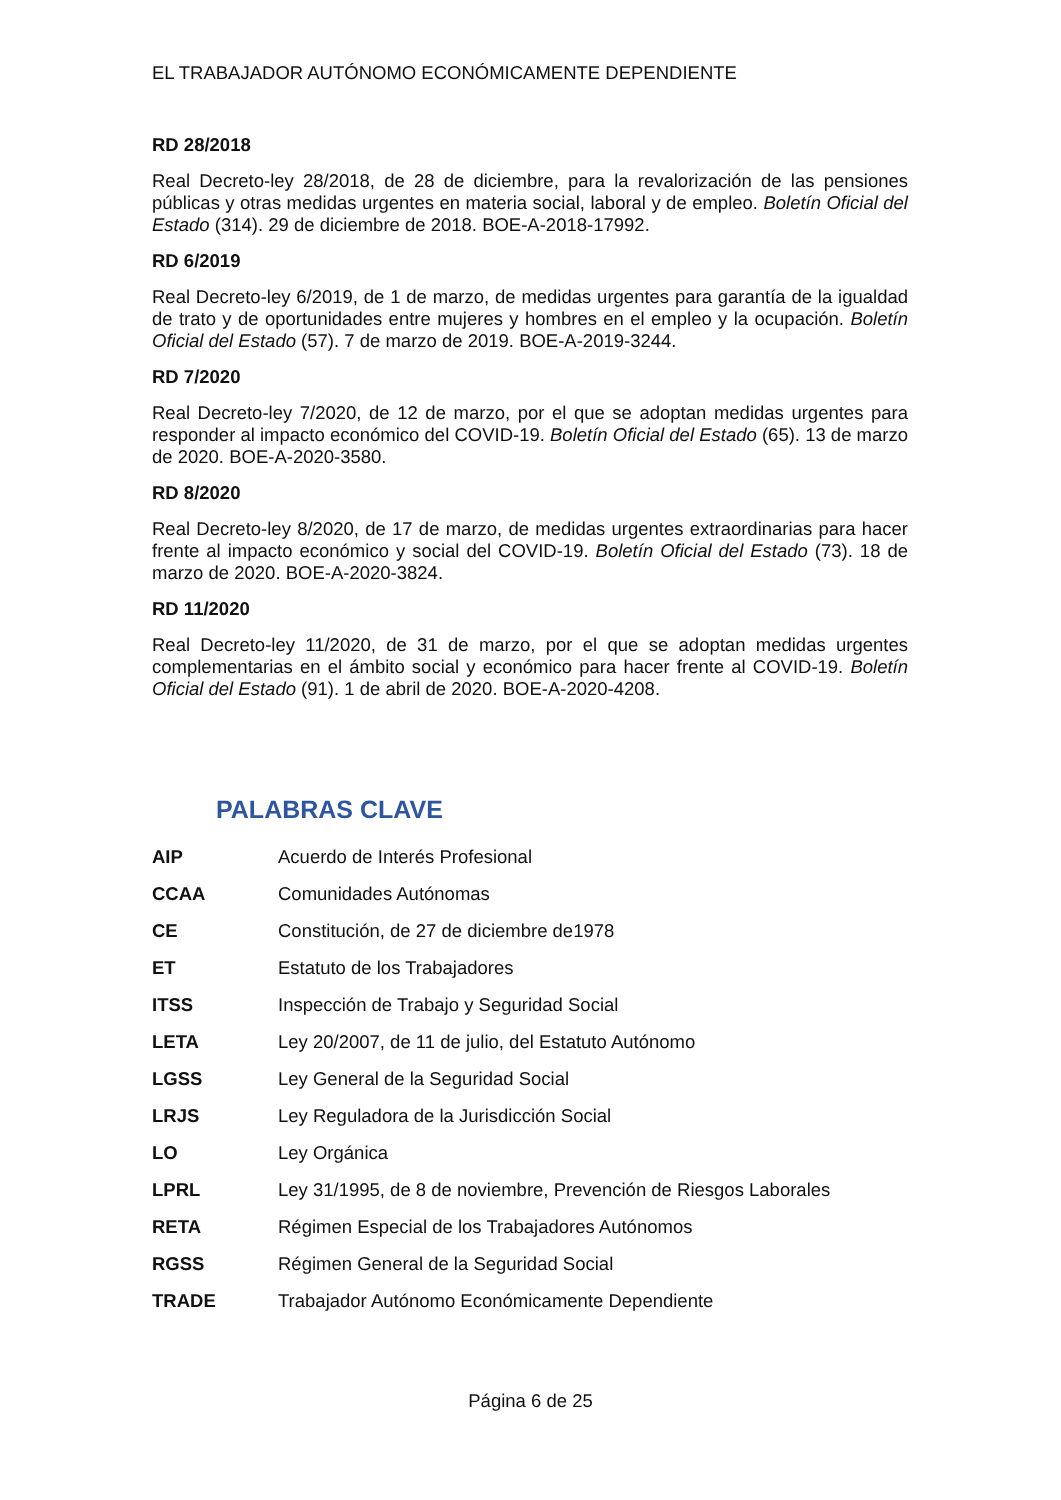EL TRABAJADOR AUTÓNOMO ECONÓMICAMENTE DEPENDIENTE
RD 28/2018
Real Decreto-ley 28/2018, de 28 de diciembre, para la revalorización de las pensiones públicas y otras medidas urgentes en materia social, laboral y de empleo. Boletín Oficial del Estado (314). 29 de diciembre de 2018. BOE-A-2018-17992.
RD 6/2019
Real Decreto-ley 6/2019, de 1 de marzo, de medidas urgentes para garantía de la igualdad de trato y de oportunidades entre mujeres y hombres en el empleo y la ocupación. Boletín Oficial del Estado (57). 7 de marzo de 2019. BOE-A-2019-3244.
RD 7/2020
Real Decreto-ley 7/2020, de 12 de marzo, por el que se adoptan medidas urgentes para responder al impacto económico del COVID-19. Boletín Oficial del Estado (65). 13 de marzo de 2020. BOE-A-2020-3580.
RD 8/2020
Real Decreto-ley 8/2020, de 17 de marzo, de medidas urgentes extraordinarias para hacer frente al impacto económico y social del COVID-19. Boletín Oficial del Estado (73). 18 de marzo de 2020. BOE-A-2020-3824.
RD 11/2020
Real Decreto-ley 11/2020, de 31 de marzo, por el que se adoptan medidas urgentes complementarias en el ámbito social y económico para hacer frente al COVID-19. Boletín Oficial del Estado (91). 1 de abril de 2020. BOE-A-2020-4208.
PALABRAS CLAVE
AIP Acuerdo de Interés Profesional
CCAA Comunidades Autónomas
CE Constitución, de 27 de diciembre de1978
ET Estatuto de los Trabajadores
ITSS Inspección de Trabajo y Seguridad Social
LETA Ley 20/2007, de 11 de julio, del Estatuto Autónomo
LGSS Ley General de la Seguridad Social
LRJS Ley Reguladora de la Jurisdicción Social
LO Ley Orgánica
LPRL Ley 31/1995, de 8 de noviembre, Prevención de Riesgos Laborales
RETA Régimen Especial de los Trabajadores Autónomos
RGSS Régimen General de la Seguridad Social
TRADE Trabajador Autónomo Económicamente Dependiente
Página 6 de 25